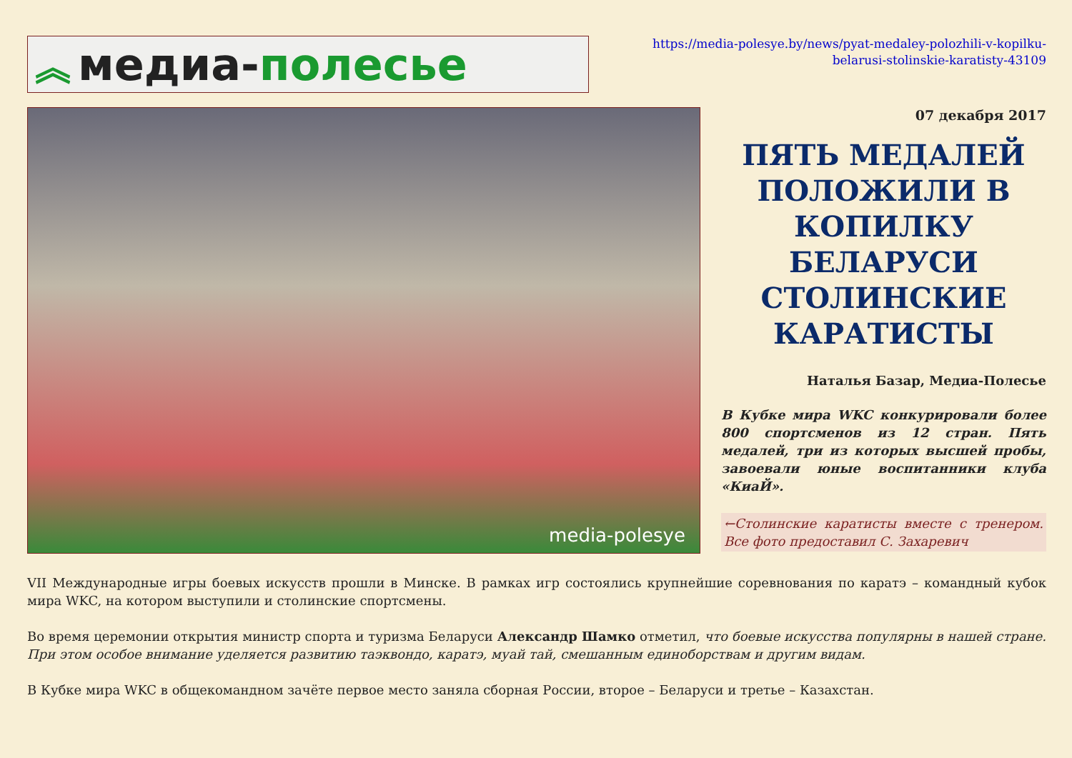︽ медиа- полесье
https://media-polesye.by/news/pyat-medaley-polozhili-v-kopilku-belarusi-stolinskie-karatisty-43109
media-polesye
07 декабря 2017
ПЯТЬ МЕДАЛЕЙ ПОЛОЖИЛИ В КОПИЛКУ БЕЛАРУСИ СТОЛИНСКИЕ КАРАТИСТЫ
Наталья Базар, Медиа-Полесье
В Кубке мира WKC конкурировали более 800 спортсменов из 12 стран. Пять медалей, три из которых высшей пробы, завоевали юные воспитанники клуба «КиаЙ».
←Столинские каратисты вместе с тренером. Все фото предоставил С. Захаревич
VII Международные игры боевых искусств прошли в Минске. В рамках игр состоялись крупнейшие соревнования по каратэ – командный кубок мира WKC, на котором выступили и столинские спортсмены.
Во время церемонии открытия министр спорта и туризма Беларуси Александр Шамко отметил, что боевые искусства популярны в нашей стране. При этом особое внимание уделяется развитию таэквондо, каратэ, муай тай, смешанным единоборствам и другим видам.
В Кубке мира WKC в общекомандном зачёте первое место заняла сборная России, второе – Беларуси и третье – Казахстан.